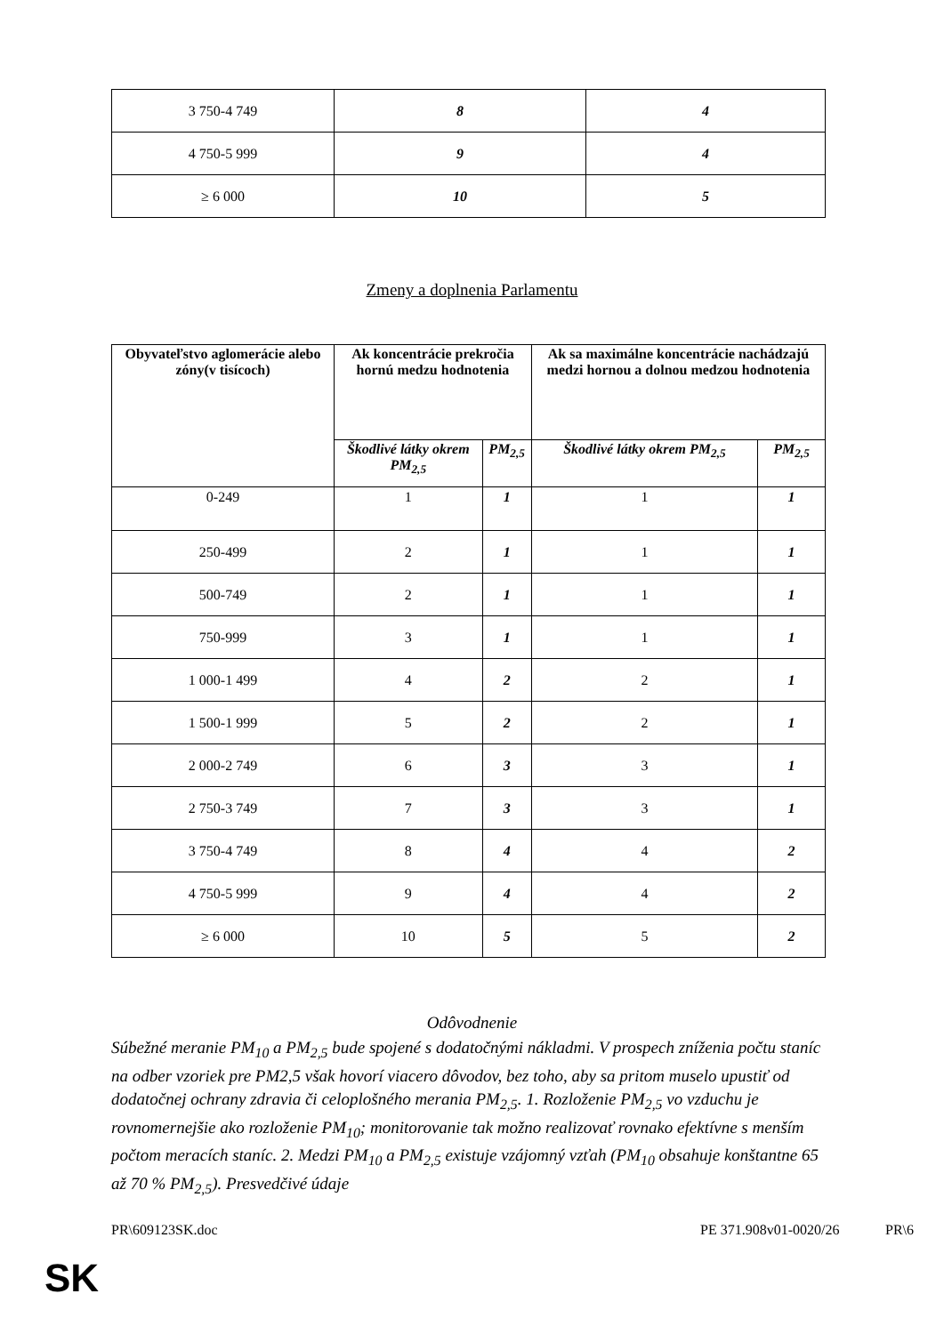| 3 750-4 749 | 8 | 4 |
| 4 750-5 999 | 9 | 4 |
| ≥ 6 000 | 10 | 5 |
Zmeny a doplnenia Parlamentu
| Obyvateľstvo aglomerácie alebo zóny(v tisícoch) | Ak koncentrácie prekročia hornú medzu hodnotenia | | Ak sa maximálne koncentrácie nachádzajú medzi hornou a dolnou medzou hodnotenia | |
| --- | --- | --- | --- | --- |
| | Škodlivé látky okrem PM<sub>2,5</sub> | PM<sub>2,5</sub> | Škodlivé látky okrem PM<sub>2,5</sub> | PM<sub>2,5</sub> |
| 0-249 | 1 | 1 | 1 | 1 |
| 250-499 | 2 | 1 | 1 | 1 |
| 500-749 | 2 | 1 | 1 | 1 |
| 750-999 | 3 | 1 | 1 | 1 |
| 1 000-1 499 | 4 | 2 | 2 | 1 |
| 1 500-1 999 | 5 | 2 | 2 | 1 |
| 2 000-2 749 | 6 | 3 | 3 | 1 |
| 2 750-3 749 | 7 | 3 | 3 | 1 |
| 3 750-4 749 | 8 | 4 | 4 | 2 |
| 4 750-5 999 | 9 | 4 | 4 | 2 |
| ≥ 6 000 | 10 | 5 | 5 | 2 |
Odôvodnenie
Súbežné meranie PM<sub>10</sub> a PM<sub>2,5</sub> bude spojené s dodatočnými nákladmi. V prospech zníženia počtu staníc na odber vzoriek pre PM2,5 však hovorí viacero dôvodov, bez toho, aby sa pritom muselo upustiť od dodatočnej ochrany zdravia či celoplošného merania PM<sub>2,5</sub>. 1. Rozloženie PM<sub>2,5</sub> vo vzduchu je rovnomernejšie ako rozloženie PM<sub>10</sub>; monitorovanie tak možno realizovať rovnako efektívne s menším počtom meracích staníc. 2. Medzi PM<sub>10</sub> a PM<sub>2,5</sub> existuje vzájomný vzťah (PM<sub>10</sub> obsahuje konštantne 65 až 70 % PM<sub>2,5</sub>). Presvedčivé údaje
PR\609123SK.doc PE 371.908v01-0020/26 PR\6
SK